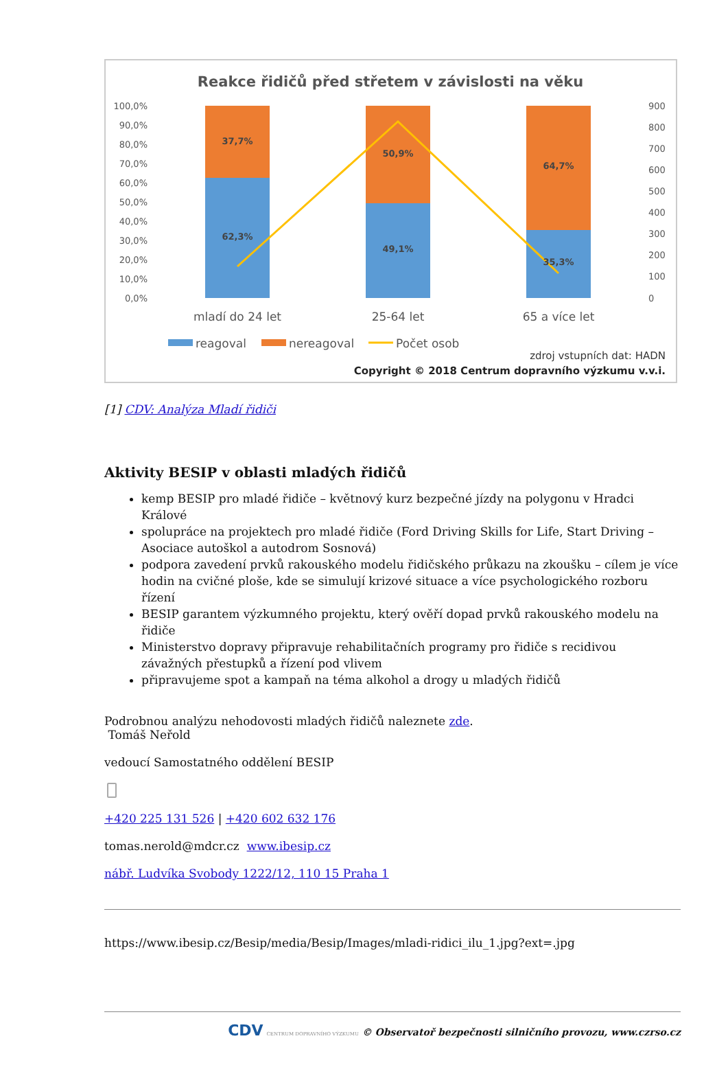Reakce řidičů před střetem v závislosti na věku
100,0%
90,0%
80,0%
70,0%
60,0%
50,0%
40,0%
30,0%
20,0%
10,0%
0,0%
900
800
700
600
500
400
300
200
100
0
37,7%
62,3%
50,9%
49,1%
64,7%
35,3%
mladí do 24 let
25-64 let
65 a více let
reagoval
nereagoval
Počet osob
zdroj vstupních dat: HADN
Copyright © 2018 Centrum dopravního výzkumu v.v.i.
[1] CDV: Analýza Mladí řidiči
Aktivity BESIP v oblasti mladých řidičů
kemp BESIP pro mladé řidiče – květnový kurz bezpečné jízdy na polygonu v Hradci Králové
spolupráce na projektech pro mladé řidiče (Ford Driving Skills for Life, Start Driving – Asociace autoškol a autodrom Sosnová)
podpora zavedení prvků rakouského modelu řidičského průkazu na zkoušku – cílem je více hodin na cvičné ploše, kde se simulují krizové situace a více psychologického rozboru řízení
BESIP garantem výzkumného projektu, který ověří dopad prvků rakouského modelu na řidiče
Ministerstvo dopravy připravuje rehabilitačních programy pro řidiče s recidivou závažných přestupků a řízení pod vlivem
připravujeme spot a kampaň na téma alkohol a drogy u mladých řidičů
Podrobnou analýzu nehodovosti mladých řidičů naleznete zde.
Tomáš Neřold
vedoucí Samostatného oddělení BESIP
+420 225 131 526 | +420 602 632 176
tomas.nerold@mdcr.cz www.ibesip.cz
nábř. Ludvíka Svobody 1222/12, 110 15 Praha 1
https://www.ibesip.cz/Besip/media/Besip/Images/mladi-ridici_ilu_1.jpg?ext=.jpg
CDV CENTRUM DOPRAVNÍHO VÝZKUMU © Observatoř bezpečnosti silničního provozu, www.czrso.cz